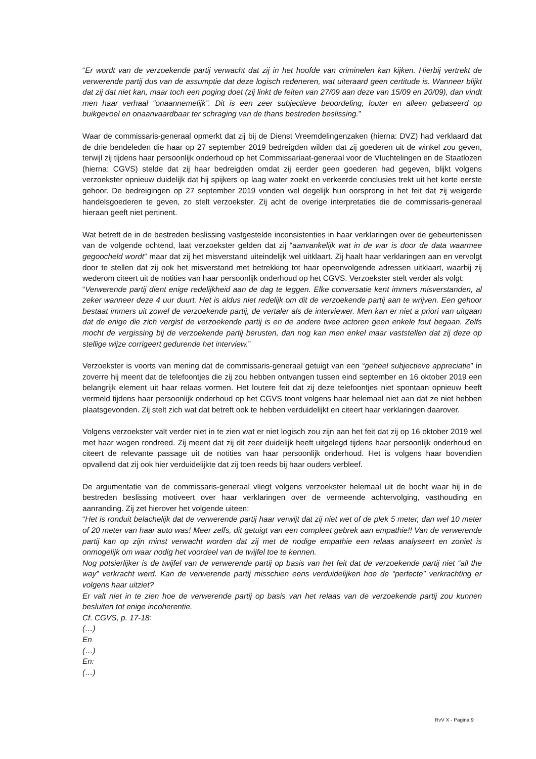“Er wordt van de verzoekende partij verwacht dat zij in het hoofde van criminelen kan kijken. Hierbij vertrekt de verwerende partij dus van de assumptie dat deze logisch redeneren, wat uiteraard geen certitude is. Wanneer blijkt dat zij dat niet kan, maar toch een poging doet (zij linkt de feiten van 27/09 aan deze van 15/09 en 20/09), dan vindt men haar verhaal “onaannemelijk”. Dit is een zeer subjectieve beoordeling, louter en alleen gebaseerd op buikgevoel en onaanvaardbaar ter schraging van de thans bestreden beslissing.”
Waar de commissaris-generaal opmerkt dat zij bij de Dienst Vreemdelingenzaken (hierna: DVZ) had verklaard dat de drie bendeleden die haar op 27 september 2019 bedreigden wilden dat zij goederen uit de winkel zou geven, terwijl zij tijdens haar persoonlijk onderhoud op het Commissariaat-generaal voor de Vluchtelingen en de Staatlozen (hierna: CGVS) stelde dat zij haar bedreigden omdat zij eerder geen goederen had gegeven, blijkt volgens verzoekster opnieuw duidelijk dat hij spijkers op laag water zoekt en verkeerde conclusies trekt uit het korte eerste gehoor. De bedreigingen op 27 september 2019 vonden wel degelijk hun oorsprong in het feit dat zij weigerde handelsgoederen te geven, zo stelt verzoekster. Zij acht de overige interpretaties die de commissaris-generaal hieraan geeft niet pertinent.
Wat betreft de in de bestreden beslissing vastgestelde inconsistenties in haar verklaringen over de gebeurtenissen van de volgende ochtend, laat verzoekster gelden dat zij “aanvankelijk wat in de war is door de data waarmee gegoocheld wordt” maar dat zij het misverstand uiteindelijk wel uitklaart. Zij haalt haar verklaringen aan en vervolgt door te stellen dat zij ook het misverstand met betrekking tot haar opeenvolgende adressen uitklaart, waarbij zij wederom citeert uit de notities van haar persoonlijk onderhoud op het CGVS. Verzoekster stelt verder als volgt:
“Verwerende partij dient enige redelijkheid aan de dag te leggen. Elke conversatie kent immers misverstanden, al zeker wanneer deze 4 uur duurt. Het is aldus niet redelijk om dit de verzoekende partij aan te wrijven. Een gehoor bestaat immers uit zowel de verzoekende partij, de vertaler als de interviewer. Men kan er niet a priori van uitgaan dat de enige die zich vergist de verzoekende partij is en de andere twee actoren geen enkele fout begaan. Zelfs mocht de vergissing bij de verzoekende partij berusten, dan nog kan men enkel maar vaststellen dat zij deze op stellige wijze corrigeert gedurende het interview.”
Verzoekster is voorts van mening dat de commissaris-generaal getuigt van een “geheel subjectieve appreciatie” in zoverre hij meent dat de telefoontjes die zij zou hebben ontvangen tussen eind september en 16 oktober 2019 een belangrijk element uit haar relaas vormen. Het loutere feit dat zij deze telefoontjes niet spontaan opnieuw heeft vermeld tijdens haar persoonlijk onderhoud op het CGVS toont volgens haar helemaal niet aan dat ze niet hebben plaatsgevonden. Zij stelt zich wat dat betreft ook te hebben verduidelijkt en citeert haar verklaringen daarover.
Volgens verzoekster valt verder niet in te zien wat er niet logisch zou zijn aan het feit dat zij op 16 oktober 2019 wel met haar wagen rondreed. Zij meent dat zij dit zeer duidelijk heeft uitgelegd tijdens haar persoonlijk onderhoud en citeert de relevante passage uit de notities van haar persoonlijk onderhoud. Het is volgens haar bovendien opvallend dat zij ook hier verduidelijkte dat zij toen reeds bij haar ouders verbleef.
De argumentatie van de commissaris-generaal vliegt volgens verzoekster helemaal uit de bocht waar hij in de bestreden beslissing motiveert over haar verklaringen over de vermeende achtervolging, vasthouding en aanranding. Zij zet hierover het volgende uiteen:
“Het is ronduit belachelijk dat de verwerende partij haar verwijt dat zij niet wet of de plek 5 meter, dan wel 10 meter of 20 meter van haar auto was! Meer zelfs, dit getuigt van een compleet gebrek aan empathie!! Van de verwerende partij kan op zijn minst verwacht worden dat zij met de nodige empathie een relaas analyseert en zoniet is onmogelijk om waar nodig het voordeel van de twijfel toe te kennen.
Nog potsierlijker is de twijfel van de verwerende partij op basis van het feit dat de verzoekende partij niet “all the way” verkracht werd. Kan de verwerende partij misschien eens verduidelijken hoe de “perfecte” verkrachting er volgens haar uitziet?
Er valt niet in te zien hoe de verwerende partij op basis van het relaas van de verzoekende partij zou kunnen besluiten tot enige incoherentie.
Cf. CGVS, p. 17-18:
(…)
En
(…)
En:
(…)
RvV X - Pagina 9